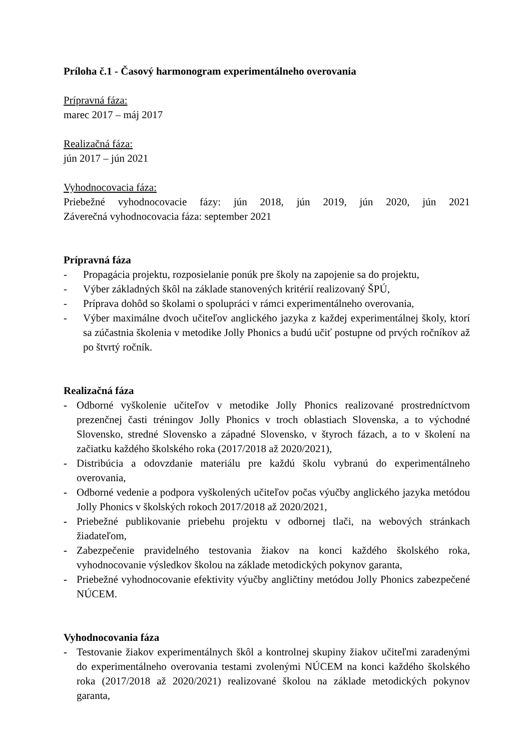Príloha č.1 - Časový harmonogram experimentálneho overovania
Prípravná fáza:
marec 2017 – máj 2017
Realizačná fáza:
jún 2017 – jún 2021
Vyhodnocovacia fáza:
Priebežné vyhodnocovacie fázy: jún 2018, jún 2019, jún 2020, jún 2021
Záverečná vyhodnocovacia fáza: september 2021
Prípravná fáza
- Propagácia projektu, rozposielanie ponúk pre školy na zapojenie sa do projektu,
- Výber základných škôl na základe stanovených kritérií realizovaný ŠPÚ,
- Príprava dohôd so školami o spolupráci v rámci experimentálneho overovania,
- Výber maximálne dvoch učiteľov anglického jazyka z každej experimentálnej školy, ktorí sa zúčastnia školenia v metodike Jolly Phonics a budú učiť postupne od prvých ročníkov až po štvrtý ročník.
Realizačná fáza
- Odborné vyškolenie učiteľov v metodike Jolly Phonics realizované prostredníctvom prezenčnej časti tréningov Jolly Phonics v troch oblastiach Slovenska, a to východné Slovensko, stredné Slovensko a západné Slovensko, v štyroch fázach, a to v školení na začiatku každého školského roka (2017/2018 až 2020/2021),
- Distribúcia a odovzdanie materiálu pre každú školu vybranú do experimentálneho overovania,
- Odborné vedenie a podpora vyškolených učiteľov počas výučby anglického jazyka metódou Jolly Phonics v školských rokoch 2017/2018 až 2020/2021,
- Priebežné publikovanie priebehu projektu v odbornej tlači, na webových stránkach žiadateľom,
- Zabezpečenie pravidelného testovania žiakov na konci každého školského roka, vyhodnocovanie výsledkov školou na základe metodických pokynov garanta,
- Priebežné vyhodnocovanie efektivity výučby angličtiny metódou Jolly Phonics zabezpečené NÚCEM.
Vyhodnocovania fáza
- Testovanie žiakov experimentálnych škôl a kontrolnej skupiny žiakov učiteľmi zaradenými do experimentálneho overovania testami zvolenými NÚCEM na konci každého školského roka (2017/2018 až 2020/2021) realizované školou na základe metodických pokynov garanta,